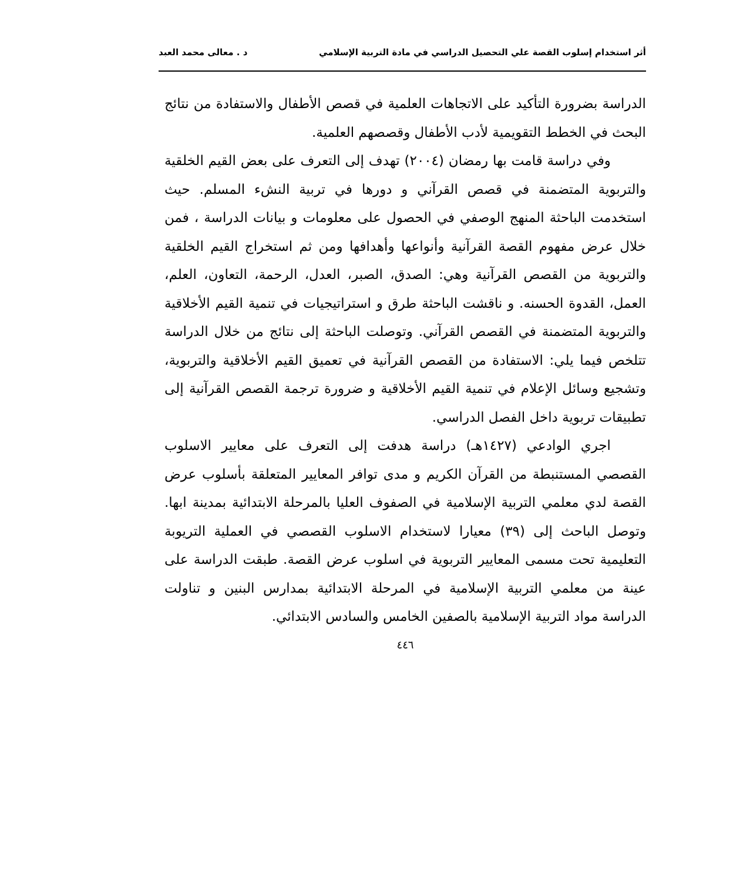أثر استخدام إسلوب القصة علي التحصيل الدراسي في مادة التربية الإسلامي د . معالى محمد العبد
الدراسة بضرورة التأكيد على الاتجاهات العلمية في قصص الأطفال والاستفادة من نتائج البحث في الخطط التقويمية لأدب الأطفال وقصصهم العلمية.
وفي دراسة قامت بها رمضان (٢٠٠٤) تهدف إلى التعرف على بعض القيم الخلقية والتربوية المتضمنة في قصص القرآني و دورها في تربية النشء المسلم. حيث استخدمت الباحثة المنهج الوصفي في الحصول على معلومات و بيانات الدراسة ، فمن خلال عرض مفهوم القصة القرآنية وأنواعها وأهدافها ومن ثم استخراج القيم الخلقية والتربوية من القصص القرآنية وهي: الصدق، الصبر، العدل، الرحمة، التعاون، العلم، العمل، القدوة الحسنه. و ناقشت الباحثة طرق و استراتيجيات في تنمية القيم الأخلاقية والتربوية المتضمنة في القصص القرآني. وتوصلت الباحثة إلى نتائج من خلال الدراسة تتلخص فيما يلي: الاستفادة من القصص القرآنية في تعميق القيم الأخلاقية والتربوية، وتشجيع وسائل الإعلام في تنمية القيم الأخلاقية و ضرورة ترجمة القصص القرآنية إلى تطبيقات تربوية داخل الفصل الدراسي.
اجري الوادعي (١٤٢٧هـ) دراسة هدفت إلى التعرف على معايير الاسلوب القصصي المستنبطة من القرآن الكريم و مدى توافر المعايير المتعلقة بأسلوب عرض القصة لدي معلمي التربية الإسلامية في الصفوف العليا بالمرحلة الابتدائية بمدينة ابها. وتوصل الباحث إلى (٣٩) معيارا لاستخدام الاسلوب القصصي في العملية التريوبة التعليمية تحت مسمى المعايير التربوية في اسلوب عرض القصة. طبقت الدراسة على عينة من معلمي التربية الإسلامية في المرحلة الابتدائية بمدارس البنين و تناولت الدراسة مواد التربية الإسلامية بالصفين الخامس والسادس الابتدائي.
٤٤٦